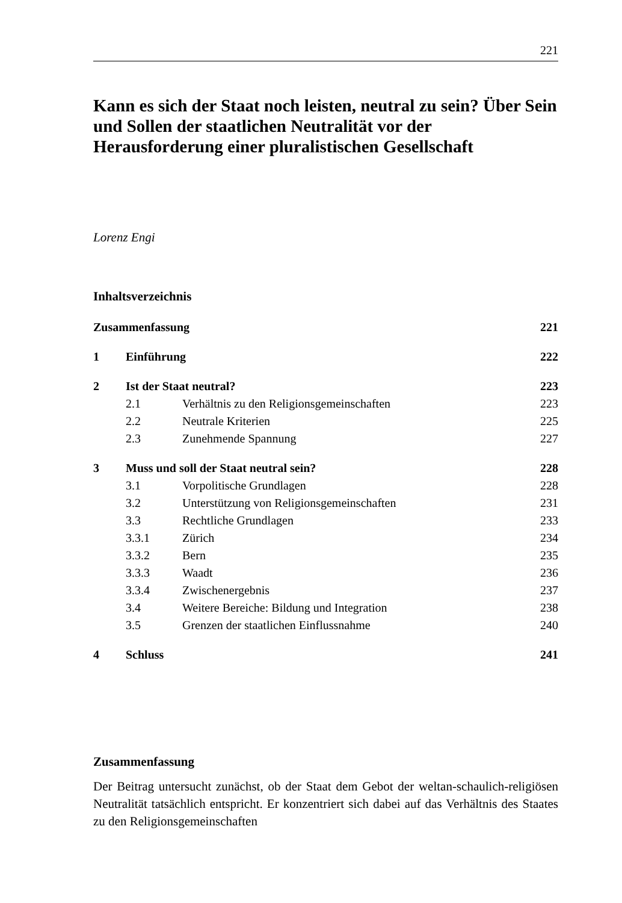221
Kann es sich der Staat noch leisten, neutral zu sein? Über Sein und Sollen der staatlichen Neutralität vor der Herausforderung einer pluralistischen Gesellschaft
Lorenz Engi
Inhaltsverzeichnis
| Zusammenfassung | | | 221 |
| 1 | Einführung | | 222 |
| 2 | Ist der Staat neutral? | | 223 |
| | 2.1 | Verhältnis zu den Religionsgemeinschaften | 223 |
| | 2.2 | Neutrale Kriterien | 225 |
| | 2.3 | Zunehmende Spannung | 227 |
| 3 | Muss und soll der Staat neutral sein? | | 228 |
| | 3.1 | Vorpolitische Grundlagen | 228 |
| | 3.2 | Unterstützung von Religionsgemeinschaften | 231 |
| | 3.3 | Rechtliche Grundlagen | 233 |
| | 3.3.1 | Zürich | 234 |
| | 3.3.2 | Bern | 235 |
| | 3.3.3 | Waadt | 236 |
| | 3.3.4 | Zwischenergebnis | 237 |
| | 3.4 | Weitere Bereiche: Bildung und Integration | 238 |
| | 3.5 | Grenzen der staatlichen Einflussnahme | 240 |
| 4 | Schluss | | 241 |
Zusammenfassung
Der Beitrag untersucht zunächst, ob der Staat dem Gebot der weltan-schaulich-religiösen Neutralität tatsächlich entspricht. Er konzentriert sich dabei auf das Verhältnis des Staates zu den Religionsgemeinschaften